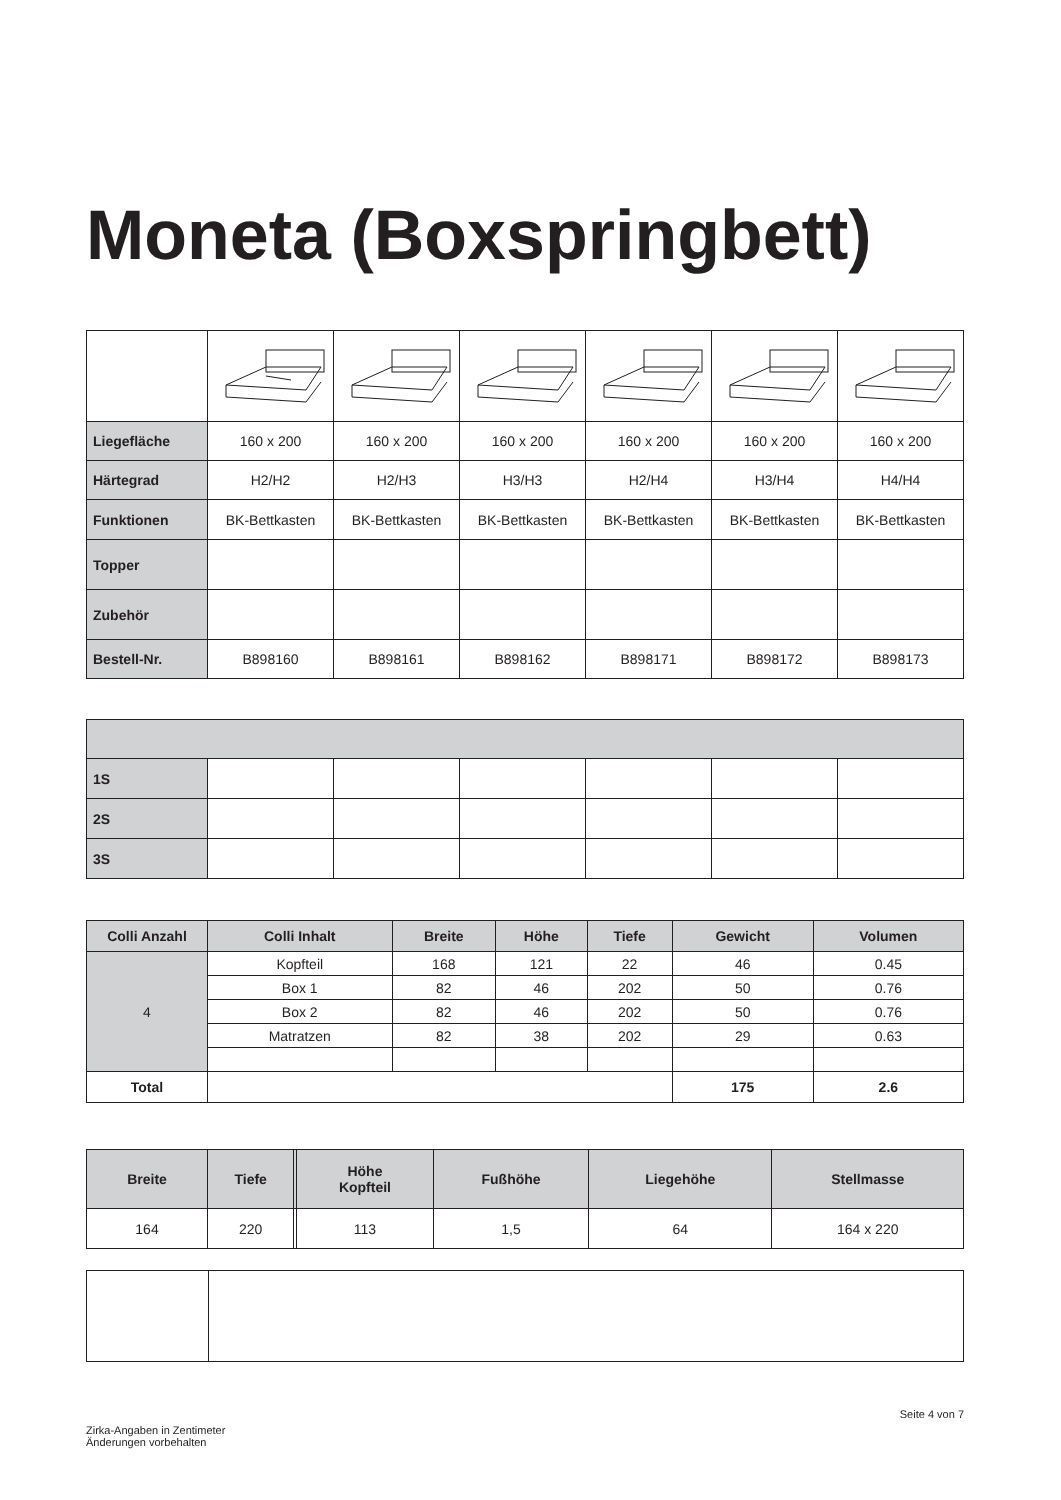Moneta (Boxspringbett)
| Liegefläche | 160 x 200 | 160 x 200 | 160 x 200 | 160 x 200 | 160 x 200 | 160 x 200 |
| Härtegrad | H2/H2 | H2/H3 | H3/H3 | H2/H4 | H3/H4 | H4/H4 |
| Funktionen | BK-Bettkasten | BK-Bettkasten | BK-Bettkasten | BK-Bettkasten | BK-Bettkasten | BK-Bettkasten |
| Topper | | | | | | |
| Zubehör | | | | | | |
| Bestell-Nr. | B898160 | B898161 | B898162 | B898171 | B898172 | B898173 |
| 1S | | | | | | |
| 2S | | | | | | |
| 3S | | | | | | |
| Colli Anzahl | Colli Inhalt | Breite | Höhe | Tiefe | Gewicht | Volumen |
| --- | --- | --- | --- | --- | --- | --- |
| 4 | Kopfteil | 168 | 121 | 22 | 46 | 0.45 |
| | Box 1 | 82 | 46 | 202 | 50 | 0.76 |
| | Box 2 | 82 | 46 | 202 | 50 | 0.76 |
| | Matratzen | 82 | 38 | 202 | 29 | 0.63 |
| Total | | | | | 175 | 2.6 |
| Breite | Tiefe | | Höhe Kopfteil | Fußhöhe | Liegehöhe | Stellmasse |
| --- | --- | --- | --- | --- | --- | --- |
| 164 | 220 | | 113 | 1,5 | 64 | 164 x 220 |
Seite 4 von 7
Zirka-Angaben in Zentimeter
Änderungen vorbehalten